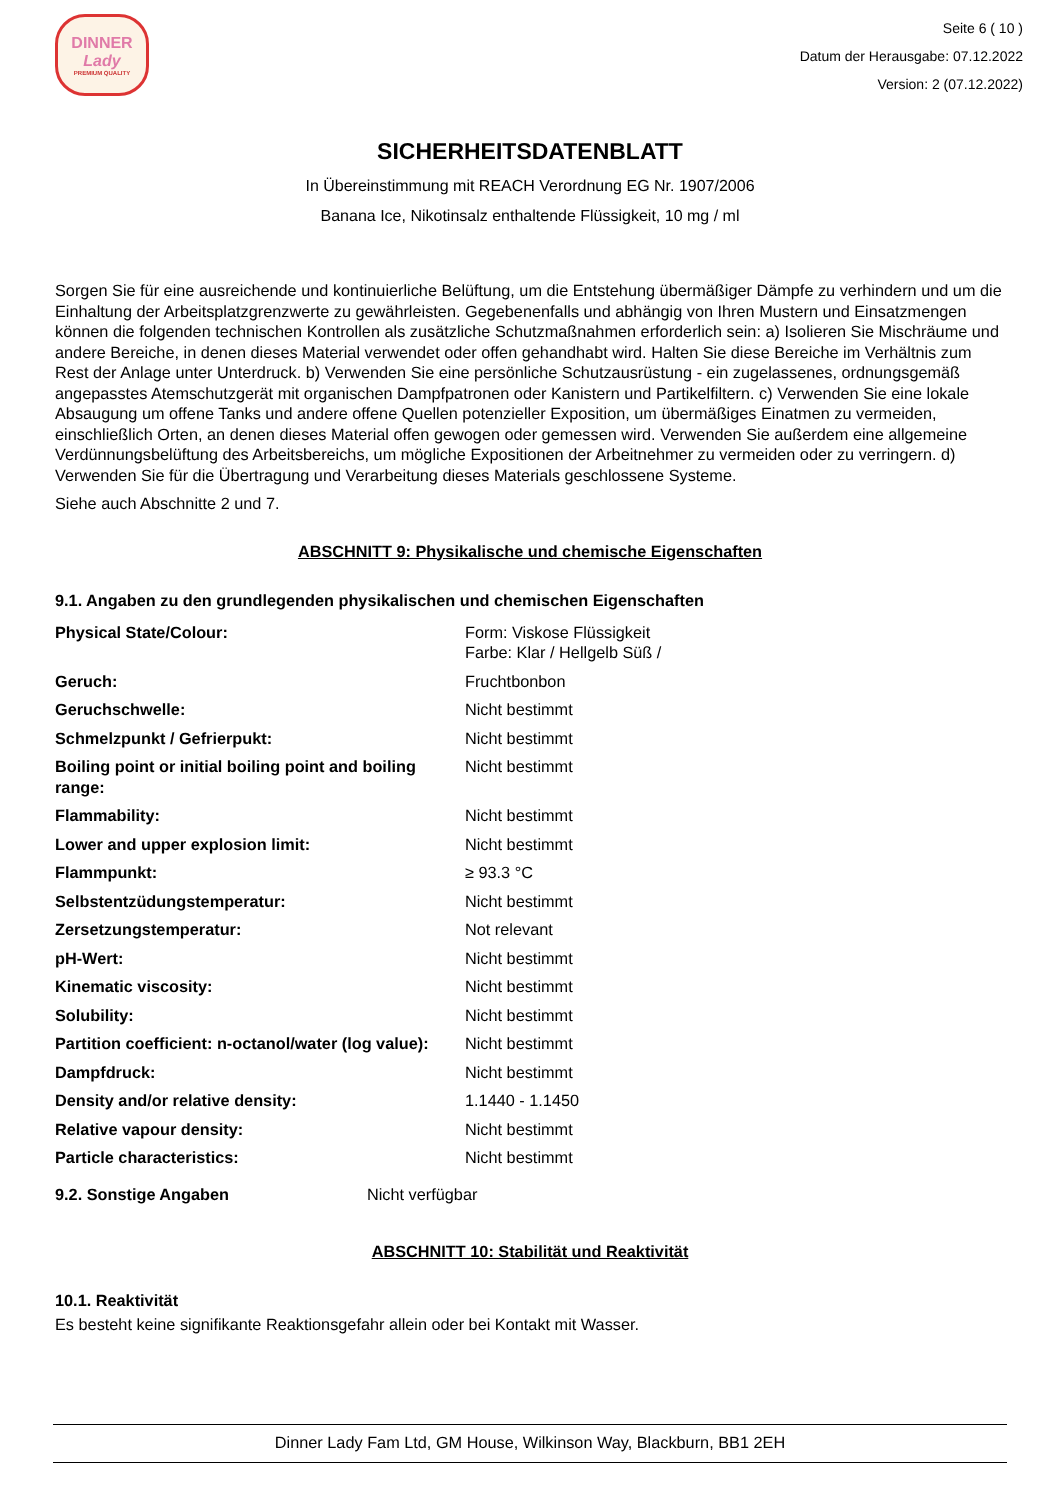DINNER
Lady
PREMIUM QUALITY
Seite 6 ( 10 )
Datum der Herausgabe: 07.12.2022
Version: 2 (07.12.2022)
SICHERHEITSDATENBLATT
In Übereinstimmung mit REACH Verordnung EG Nr. 1907/2006
Banana Ice, Nikotinsalz enthaltende Flüssigkeit, 10 mg / ml
Sorgen Sie für eine ausreichende und kontinuierliche Belüftung, um die Entstehung übermäßiger Dämpfe zu verhindern und um die Einhaltung der Arbeitsplatzgrenzwerte zu gewährleisten. Gegebenenfalls und abhängig von Ihren Mustern und Einsatzmengen können die folgenden technischen Kontrollen als zusätzliche Schutzmaßnahmen erforderlich sein: a) Isolieren Sie Mischräume und andere Bereiche, in denen dieses Material verwendet oder offen gehandhabt wird. Halten Sie diese Bereiche im Verhältnis zum Rest der Anlage unter Unterdruck. b) Verwenden Sie eine persönliche Schutzausrüstung - ein zugelassenes, ordnungsgemäß angepasstes Atemschutzgerät mit organischen Dampfpatronen oder Kanistern und Partikelfiltern. c) Verwenden Sie eine lokale Absaugung um offene Tanks und andere offene Quellen potenzieller Exposition, um übermäßiges Einatmen zu vermeiden, einschließlich Orten, an denen dieses Material offen gewogen oder gemessen wird. Verwenden Sie außerdem eine allgemeine Verdünnungsbelüftung des Arbeitsbereichs, um mögliche Expositionen der Arbeitnehmer zu vermeiden oder zu verringern. d) Verwenden Sie für die Übertragung und Verarbeitung dieses Materials geschlossene Systeme.
Siehe auch Abschnitte 2 und 7.
ABSCHNITT 9: Physikalische und chemische Eigenschaften
9.1. Angaben zu den grundlegenden physikalischen und chemischen Eigenschaften
| Physical State/Colour: | Form: Viskose Flüssigkeit Farbe: Klar / Hellgelb Süß / |
| Geruch: | Fruchtbonbon |
| Geruchschwelle: | Nicht bestimmt |
| Schmelzpunkt / Gefrierpukt: | Nicht bestimmt |
| Boiling point or initial boiling point and boiling range: | Nicht bestimmt |
| Flammability: | Nicht bestimmt |
| Lower and upper explosion limit: | Nicht bestimmt |
| Flammpunkt: | ≥ 93.3 °C |
| Selbstentzüdungstemperatur: | Nicht bestimmt |
| Zersetzungstemperatur: | Not relevant |
| pH-Wert: | Nicht bestimmt |
| Kinematic viscosity: | Nicht bestimmt |
| Solubility: | Nicht bestimmt |
| Partition coefficient: n-octanol/water (log value): | Nicht bestimmt |
| Dampfdruck: | Nicht bestimmt |
| Density and/or relative density: | 1.1440 - 1.1450 |
| Relative vapour density: | Nicht bestimmt |
| Particle characteristics: | Nicht bestimmt |
| 9.2. Sonstige Angaben | Nicht verfügbar |
ABSCHNITT 10: Stabilität und Reaktivität
10.1. Reaktivität
Es besteht keine signifikante Reaktionsgefahr allein oder bei Kontakt mit Wasser.
Dinner Lady Fam Ltd, GM House, Wilkinson Way, Blackburn, BB1 2EH